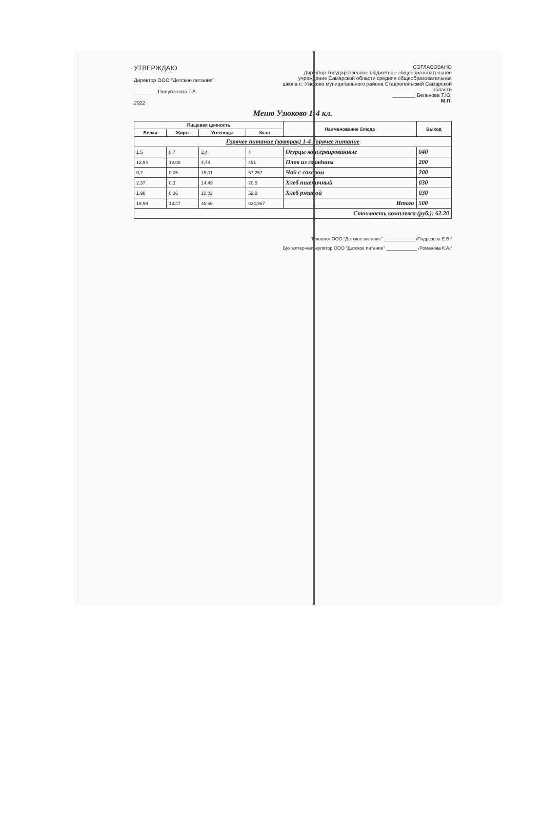УТВЕРЖДАЮ
Директор ООО "Детское питание"
________ Полупанова Т.А.
2022
СОГЛАСОВАНО
Директор Государственное бюджетное общеобразовательное учреждение Самарской области средняя общеобразовательная школа с. Узюково муниципального района Ставропольский Самарской области
________ Бельнова Т.Ю.
М.П.
Меню Узюково 1-4 кл.
| Пищевая ценность | | | | Наименование блюда | Выход |
| --- | --- | --- | --- | --- | --- |
| Белки | Жиры | Углеводы | Ккал | | |
| Горячее питание (завтрак) 1-4 Горячее питание | | | | | |
| 1,5 | 0,7 | 2,4 | 4 | Огурцы консервированные | 040 |
| 12,94 | 12,08 | 4,74 | 451 | Плов из говядины | 200 |
| 0,2 | 0,05 | 15,01 | 57,267 | Чай с сахаром | 200 |
| 2,37 | 0,3 | 14,49 | 70,5 | Хлеб пшеничный | 030 |
| 1,98 | 0,36 | 10,02 | 52,2 | Хлеб ржаной | 030 |
| 19,99 | 13,47 | 46,66 | 634,967 | Итого | 500 |
| Стоимость комплекса (руб.): 62.20 | | | | | |
Технолог ООО "Детское питание" ____________ /Подрезова Е.В./
Бухгалтер-калькулятор ООО "Детское питание" ____________ /Романова К.А./